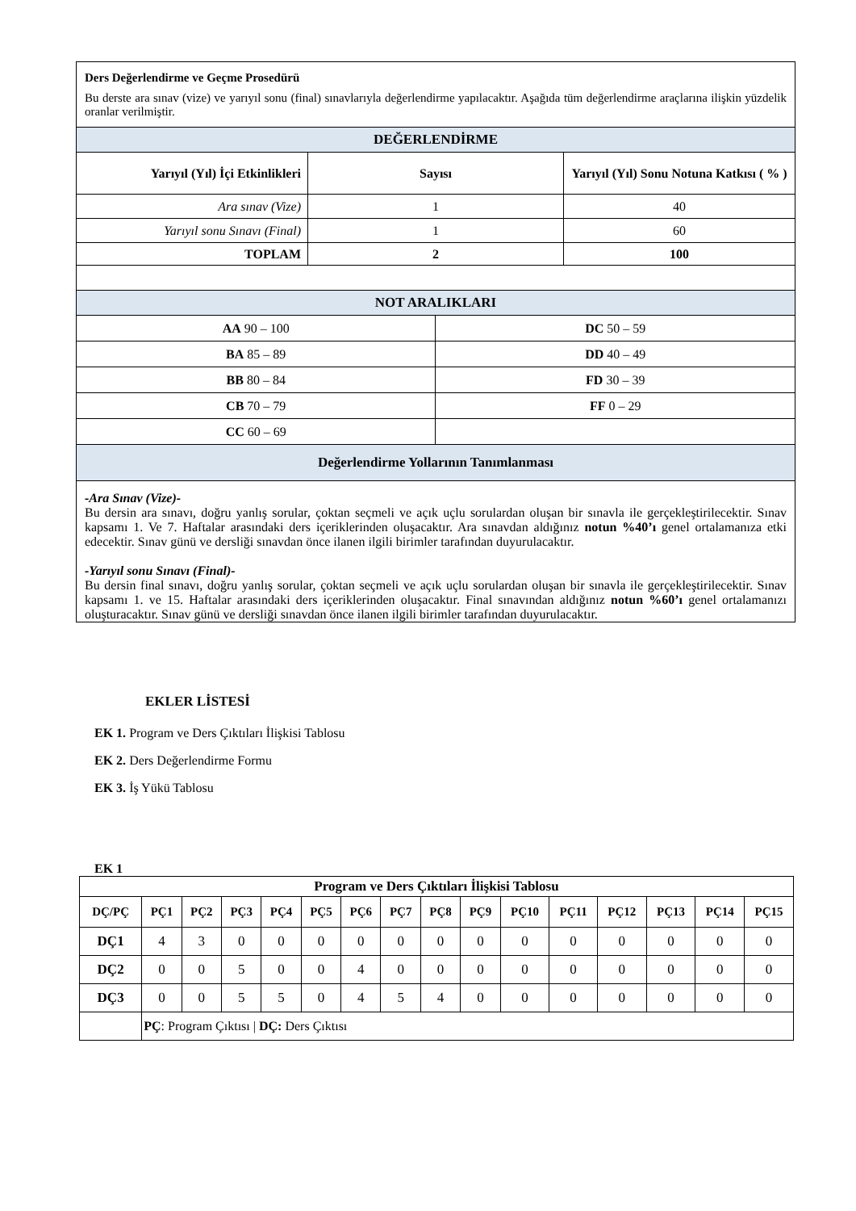| Ders Değerlendirme ve Geçme Prosedürü Bu derste ara sınav (vize) ve yarıyıl sonu (final) sınavlarıyla değerlendirme yapılacaktır. Aşağıda tüm değerlendirme araçlarına ilişkin yüzdelik oranlar verilmiştir. | | | |
| DEĞERLENDİRME | | | |
| Yarıyıl (Yıl) İçi Etkinlikleri | Sayısı | | Yarıyıl (Yıl) Sonu Notuna Katkısı ( % ) |
| Ara sınav (Vize) | 1 | | 40 |
| Yarıyıl sonu Sınavı (Final) | 1 | | 60 |
| TOPLAM | 2 | | 100 |
| NOT ARALIKLARI | | | |
| AA 90 – 100 | | DC 50 – 59 | |
| BA 85 – 89 | | DD 40 – 49 | |
| BB 80 – 84 | | FD 30 – 39 | |
| CB 70 – 79 | | FF 0 – 29 | |
| CC 60 – 69 | | | |
| Değerlendirme Yollarının Tanımlanması | | | |
| -Ara Sınav (Vize)- Bu dersin ara sınavı, doğru yanlış sorular, çoktan seçmeli ve açık uçlu sorulardan oluşan bir sınavla ile gerçekleştirilecektir. Sınav kapsamı 1. Ve 7. Haftalar arasındaki ders içeriklerinden oluşacaktır. Ara sınavdan aldığınız notun %40’ı genel ortalamanıza etki edecektir. Sınav günü ve dersliği sınavdan önce ilanen ilgili birimler tarafından duyurulacaktır. -Yarıyıl sonu Sınavı (Final)- Bu dersin final sınavı, doğru yanlış sorular, çoktan seçmeli ve açık uçlu sorulardan oluşan bir sınavla ile gerçekleştirilecektir. Sınav kapsamı 1. ve 15. Haftalar arasındaki ders içeriklerinden oluşacaktır. Final sınavından aldığınız notun %60’ı genel ortalamanızı oluşturacaktır. Sınav günü ve dersliği sınavdan önce ilanen ilgili birimler tarafından duyurulacaktır. | | | |
EKLER LİSTESİ
EK 1. Program ve Ders Çıktıları İlişkisi Tablosu
EK 2. Ders Değerlendirme Formu
EK 3. İş Yükü Tablosu
EK 1
| Program ve Ders Çıktıları İlişkisi Tablosu | | | | | | | | | | | | | | | |
| --- | --- | --- | --- | --- | --- | --- | --- | --- | --- | --- | --- | --- | --- | --- | --- |
| DÇ/PÇ | PÇ1 | PÇ2 | PÇ3 | PÇ4 | PÇ5 | PÇ6 | PÇ7 | PÇ8 | PÇ9 | PÇ10 | PÇ11 | PÇ12 | PÇ13 | PÇ14 | PÇ15 |
| DÇ1 | 4 | 3 | 0 | 0 | 0 | 0 | 0 | 0 | 0 | 0 | 0 | 0 | 0 | 0 | 0 |
| DÇ2 | 0 | 0 | 5 | 0 | 0 | 4 | 0 | 0 | 0 | 0 | 0 | 0 | 0 | 0 | 0 |
| DÇ3 | 0 | 0 | 5 | 5 | 0 | 4 | 5 | 4 | 0 | 0 | 0 | 0 | 0 | 0 | 0 |
| | PÇ : Program Çıktısı / DÇ: Ders Çıktısı | | | | | | | | | | | | | | |